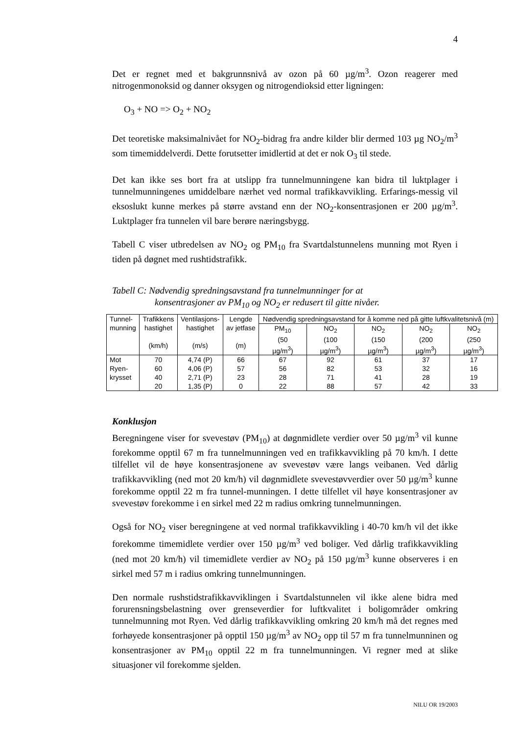4
Det er regnet med et bakgrunnsnivå av ozon på 60 µg/m<sup>3</sup>. Ozon reagerer med nitrogenmonoksid og danner oksygen og nitrogendioksid etter ligningen:
O<sub>3</sub> + NO => O<sub>2</sub> + NO<sub>2</sub>
Det teoretiske maksimalnivået for NO<sub>2</sub>-bidrag fra andre kilder blir dermed 103 µg NO<sub>2</sub>/m<sup>3</sup> som timemiddelverdi. Dette forutsetter imidlertid at det er nok O<sub>3</sub> til stede.
Det kan ikke ses bort fra at utslipp fra tunnelmunningene kan bidra til luktplager i tunnelmunningenes umiddelbare nærhet ved normal trafikkavvikling. Erfarings-messig vil eksoslukt kunne merkes på større avstand enn der NO<sub>2</sub>-konsentrasjonen er 200 µg/m<sup>3</sup>. Luktplager fra tunnelen vil bare berøre næringsbygg.
Tabell C viser utbredelsen av NO<sub>2</sub> og PM<sub>10</sub> fra Svartdalstunnelens munning mot Ryen i tiden på døgnet med rushtidstrafikk.
Tabell C: Nødvendig spredningsavstand fra tunnelmunninger for at
konsentrasjoner av PM<sub>10</sub> og NO<sub>2</sub> er redusert til gitte nivåer.
| Tunnel- munning | Trafikkens hastighet (km/h) | Ventilasjons- hastighet (m/s) | Lengde av jetfase (m) | Nødvendig spredningsavstand for å komme ned på gitte luftkvalitetsnivå (m) | | | | |
| --- | --- | --- | --- | --- | --- | --- | --- | --- |
| | | | | PM<sub>10</sub> (50 µg/m<sup>3</sup>) | NO<sub>2</sub> (100 µg/m<sup>3</sup>) | NO<sub>2</sub> (150 µg/m<sup>3</sup>) | NO<sub>2</sub> (200 µg/m<sup>3</sup>) | NO<sub>2</sub> (250 µg/m<sup>3</sup>) |
| Mot Ryen- krysset | 70 | 4,74 (P) | 66 | 67 | 92 | 61 | 37 | 17 |
| | 60 | 4,06 (P) | 57 | 56 | 82 | 53 | 32 | 16 |
| | 40 | 2,71 (P) | 23 | 28 | 71 | 41 | 28 | 19 |
| | 20 | 1,35 (P) | 0 | 22 | 88 | 57 | 42 | 33 |
Konklusjon
Beregningene viser for svevestøv (PM<sub>10</sub>) at døgnmidlete verdier over 50 µg/m<sup>3</sup> vil kunne forekomme opptil 67 m fra tunnelmunningen ved en trafikkavvikling på 70 km/h. I dette tilfellet vil de høye konsentrasjonene av svevestøv være langs veibanen. Ved dårlig trafikkavvikling (ned mot 20 km/h) vil døgnmidlete svevestøvverdier over 50 µg/m<sup>3</sup> kunne forekomme opptil 22 m fra tunnel-munningen. I dette tilfellet vil høye konsentrasjoner av svevestøv forekomme i en sirkel med 22 m radius omkring tunnelmunningen.
Også for NO<sub>2</sub> viser beregningene at ved normal trafikkavvikling i 40-70 km/h vil det ikke forekomme timemidlete verdier over 150 µg/m<sup>3</sup> ved boliger. Ved dårlig trafikkavvikling (ned mot 20 km/h) vil timemidlete verdier av NO<sub>2</sub> på 150 µg/m<sup>3</sup> kunne observeres i en sirkel med 57 m i radius omkring tunnelmunningen.
Den normale rushstidstrafikkavviklingen i Svartdalstunnelen vil ikke alene bidra med forurensningsbelastning over grenseverdier for luftkvalitet i boligområder omkring tunnelmunning mot Ryen. Ved dårlig trafikkavvikling omkring 20 km/h må det regnes med forhøyede konsentrasjoner på opptil 150 µg/m<sup>3</sup> av NO<sub>2</sub> opp til 57 m fra tunnelmunninen og konsentrasjoner av PM<sub>10</sub> opptil 22 m fra tunnelmunningen. Vi regner med at slike situasjoner vil forekomme sjelden.
NILU OR 19/2003